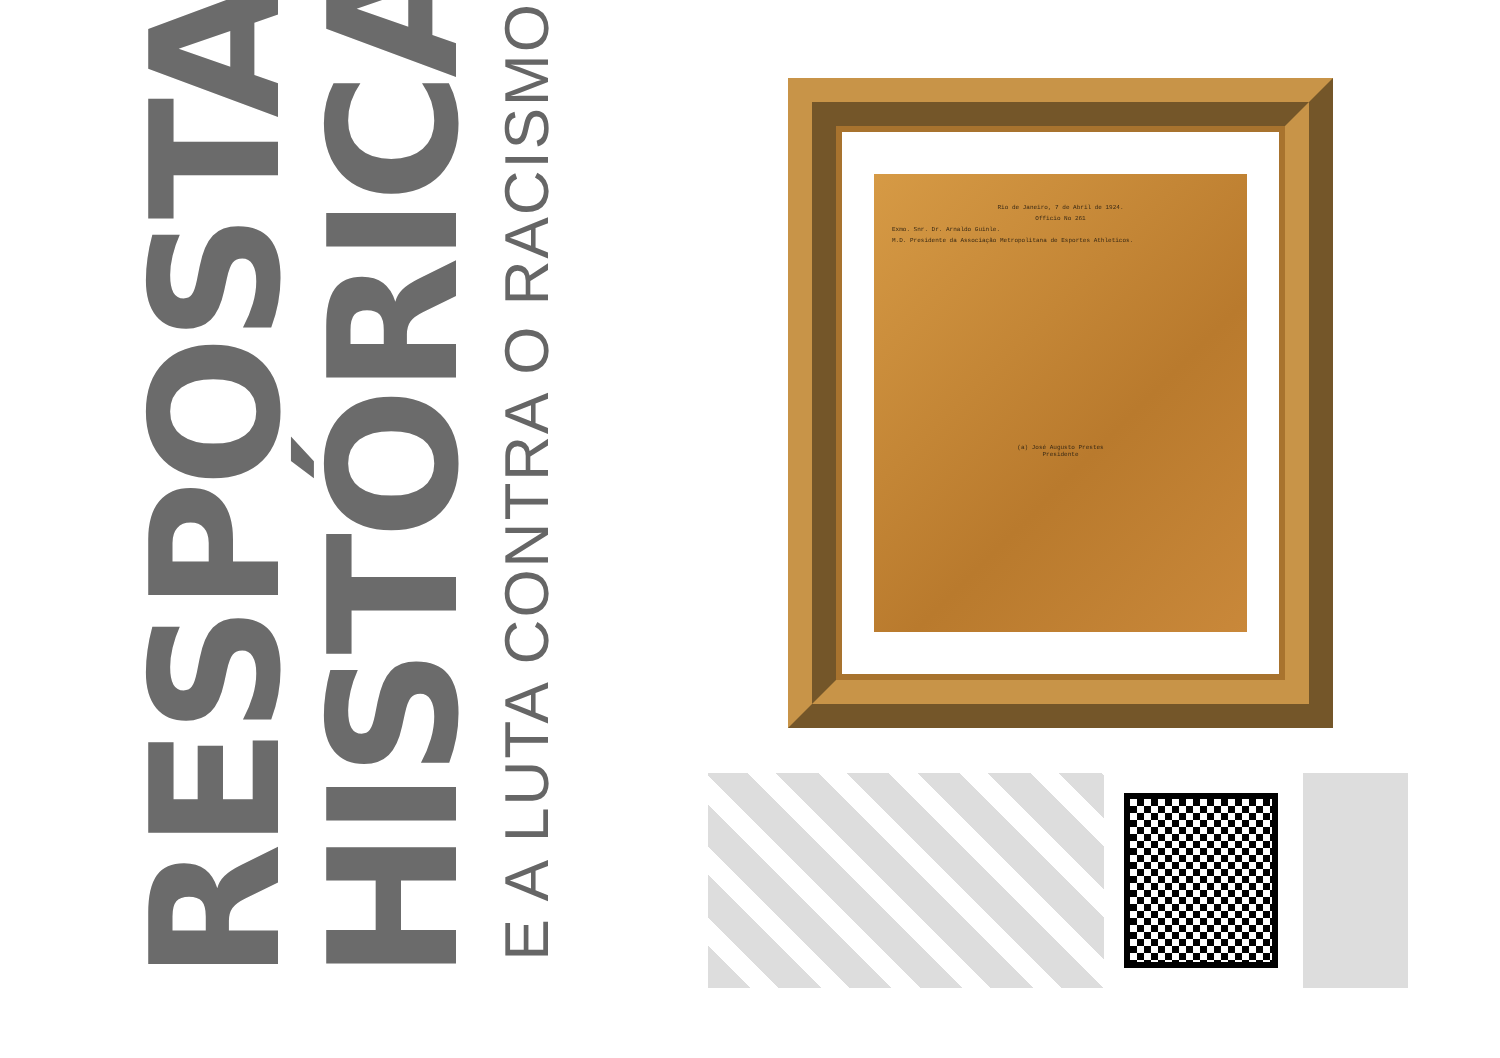RESPOSTA
HISTÓRICA
E A LUTA CONTRA O RACISMO
Rio de Janeiro, 7 de Abril de 1924.
Officio No 261
Exmo. Snr. Dr. Arnaldo Guinle.
M.D. Presidente da Associação Metropolitana de Esportes Athleticos.
(a) José Augusto Prestes
Presidente